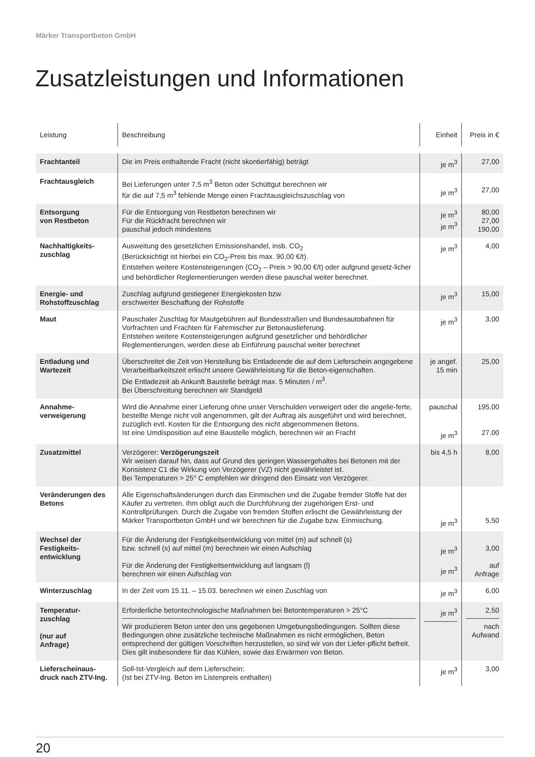Märker Transportbeton GmbH
Zusatzleistungen und Informationen
| Leistung | Beschreibung | Einheit | Preis in € |
| --- | --- | --- | --- |
| Frachtanteil | Die im Preis enthaltende Fracht (nicht skontierfähig) beträgt | je m<sup>3</sup> | 27,00 |
| Frachtausgleich | Bei Lieferungen unter 7,5 m<sup>3</sup> Beton oder Schüttgut berechnen wir für die auf 7,5 m<sup>3</sup> fehlende Menge einen Frachtausgleichszuschlag von | je m<sup>3</sup> | 27,00 |
| Entsorgung von Restbeton | Für die Entsorgung von Restbeton berechnen wir Für die Rückfracht berechnen wir pauschal jedoch mindestens | je m<sup>3</sup> je m<sup>3</sup> | 80,00 27,00 190,00 |
| Nachhaltigkeits- zuschlag | Ausweitung des gesetzlichen Emissionshandel, insb. CO<sub>2</sub> (Berücksichtigt ist hierbei ein CO<sub>2</sub>-Preis bis max. 90,00 €/t). Entstehen weitere Kostensteigerungen (CO<sub>2</sub> – Preis > 90,00 €/t) oder aufgrund gesetz-licher und behördlicher Reglementierungen werden diese pauschal weiter berechnet. | je m<sup>3</sup> | 4,00 |
| Energie- und Rohstoffzuschlag | Zuschlag aufgrund gestiegener Energiekosten bzw. erschwerter Beschaffung der Rohstoffe | je m<sup>3</sup> | 15,00 |
| Maut | Pauschaler Zuschlag für Mautgebühren auf Bundesstraßen und Bundesautobahnen für Vorfrachten und Frachten für Fahrmischer zur Betonauslieferung. Entstehen weitere Kostensteigerungen aufgrund gesetzlicher und behördlicher Reglementierungen, werden diese ab Einführung pauschal weiter berechnet | je m<sup>3</sup> | 3,00 |
| Entladung und Wartezeit | Überschreitet die Zeit von Herstellung bis Entladeende die auf dem Lieferschein angegebene Verarbeitbarkeitszeit erlischt unsere Gewährleistung für die Beton-eigenschaften. Die Entladezeit ab Ankunft Baustelle beträgt max. 5 Minuten / m<sup>3</sup>. Bei Überschreitung berechnen wir Standgeld | je angef. 15 min | 25,00 |
| Annahme- verweigerung | Wird die Annahme einer Lieferung ohne unser Verschulden verweigert oder die angelie-ferte, bestellte Menge nicht voll angenommen, gilt der Auftrag als ausgeführt und wird berechnet, zuzüglich evtl. Kosten für die Entsorgung des nicht abgenommenen Betons. Ist eine Umdisposition auf eine Baustelle möglich, berechnen wir an Fracht | pauschal je m<sup>3</sup> | 195,00 27.00 |
| Zusatzmittel | Verzögerer: Verzögerungszeit Wir weisen darauf hin, dass auf Grund des geringen Wassergehaltes bei Betonen mit der Konsistenz C1 die Wirkung von Verzögerer (VZ) nicht gewährleistet ist. Bei Temperaturen > 25° C empfehlen wir dringend den Einsatz von Verzögerer. | bis 4,5 h | 8,00 |
| Veränderungen des Betons | Alle Eigenschaftsänderungen durch das Einmischen und die Zugabe fremder Stoffe hat der Käufer zu vertreten. Ihm obligt auch die Durchführung der zugehörigen Erst- und Kontrollprüfungen. Durch die Zugabe von fremden Stoffen erlischt die Gewährleistung der Märker Transportbeton GmbH und wir berechnen für die Zugabe bzw. Einmischung. | je m<sup>3</sup> | 5,50 |
| Wechsel der Festigkeits- entwicklung | Für die Änderung der Festigkeitsentwicklung von mittel (m) auf schnell (s) bzw. schnell (s) auf mittel (m) berechnen wir einen Aufschlag Für die Änderung der Festigkeitsentwicklung auf langsam (l) berechnen wir einen Aufschlag von | je m<sup>3</sup> je m<sup>3</sup> | 3,00 auf Anfrage |
| Winterzuschlag | In der Zeit vom 15.11. – 15.03. berechnen wir einen Zuschlag von | je m<sup>3</sup> | 6,00 |
| Temperatur- zuschlag (nur auf Anfrage) | Erforderliche betontechnologische Maßnahmen bei Betontemperaturen > 25°C Wir produzieren Beton unter den uns gegebenen Umgebungsbedingungen. Sollten diese Bedingungen ohne zusätzliche technische Maßnahmen es nicht ermöglichen, Beton entsprechend der gültigen Vorschriften herzustellen, so sind wir von der Liefer-pflicht befreit. Dies gilt insbesondere für das Kühlen, sowie das Erwärmen von Beton. | je m<sup>3</sup> | 2,50 nach Aufwand |
| Lieferscheinaus- druck nach ZTV-Ing. | Soll-Ist-Vergleich auf dem Lieferschein: (Ist bei ZTV-Ing. Beton im Listenpreis enthalten) | je m<sup>3</sup> | 3,00 |
20